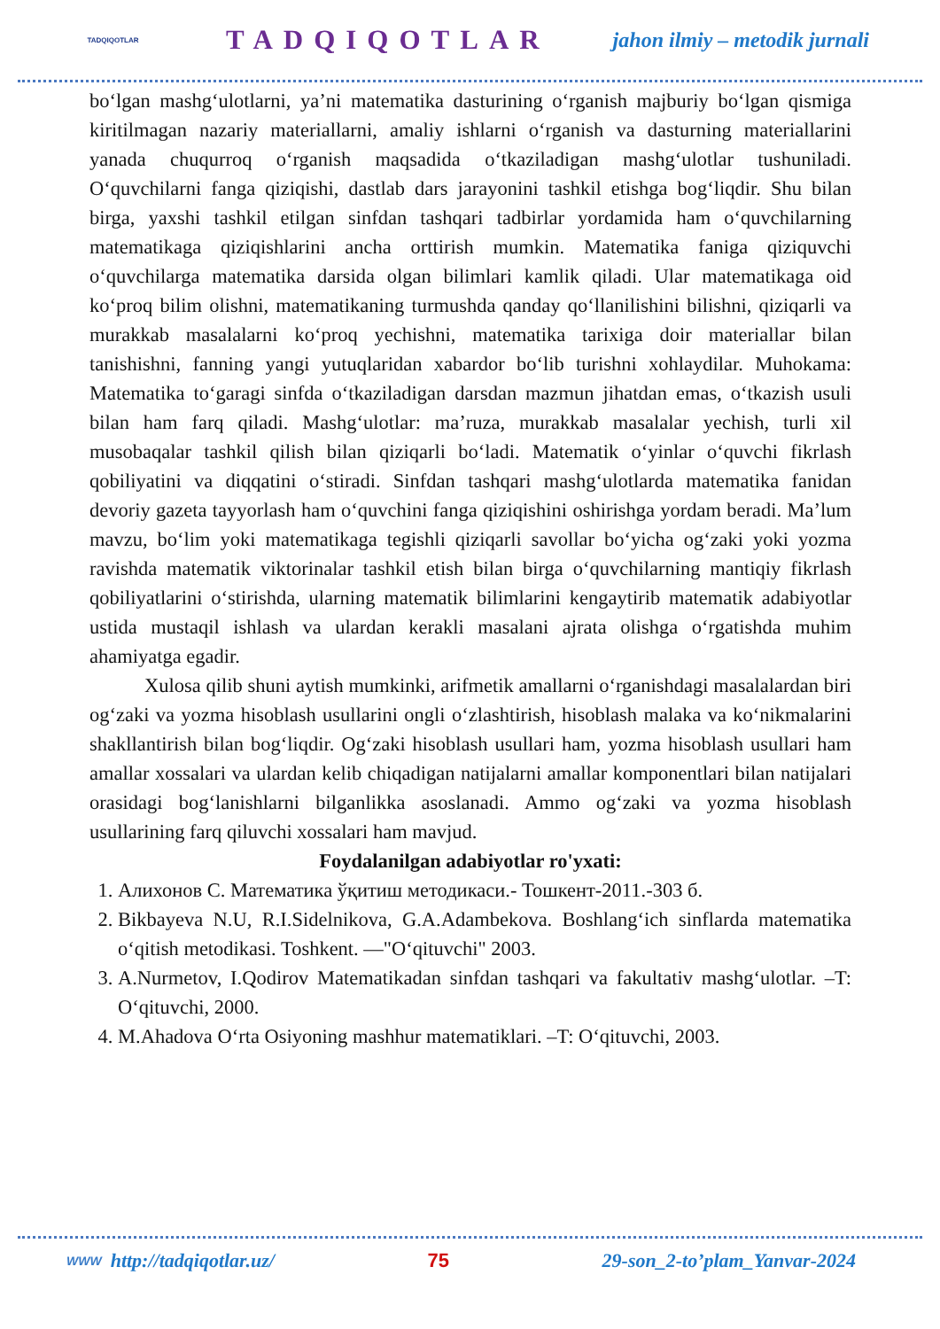TADQIQOTLAR
TADQIQOTLAR
jahon ilmiy – metodik jurnali
bo‘lgan mashg‘ulotlarni, ya’ni matematika dasturining o‘rganish majburiy bo‘lgan qismiga kiritilmagan nazariy materiallarni, amaliy ishlarni o‘rganish va dasturning materiallarini yanada chuqurroq o‘rganish maqsadida o‘tkaziladigan mashg‘ulotlar tushuniladi. O‘quvchilarni fanga qiziqishi, dastlab dars jarayonini tashkil etishga bog‘liqdir. Shu bilan birga, yaxshi tashkil etilgan sinfdan tashqari tadbirlar yordamida ham o‘quvchilarning matematikaga qiziqishlarini ancha orttirish mumkin. Matematika faniga qiziquvchi o‘quvchilarga matematika darsida olgan bilimlari kamlik qiladi. Ular matematikaga oid ko‘proq bilim olishni, matematikaning turmushda qanday qo‘llanilishini bilishni, qiziqarli va murakkab masalalarni ko‘proq yechishni, matematika tarixiga doir materiallar bilan tanishishni, fanning yangi yutuqlaridan xabardor bo‘lib turishni xohlaydilar. Muhokama: Matematika to‘garagi sinfda o‘tkaziladigan darsdan mazmun jihatdan emas, o‘tkazish usuli bilan ham farq qiladi. Mashg‘ulotlar: ma’ruza, murakkab masalalar yechish, turli xil musobaqalar tashkil qilish bilan qiziqarli bo‘ladi. Matematik o‘yinlar o‘quvchi fikrlash qobiliyatini va diqqatini o‘stiradi. Sinfdan tashqari mashg‘ulotlarda matematika fanidan devoriy gazeta tayyorlash ham o‘quvchini fanga qiziqishini oshirishga yordam beradi. Ma’lum mavzu, bo‘lim yoki matematikaga tegishli qiziqarli savollar bo‘yicha og‘zaki yoki yozma ravishda matematik viktorinalar tashkil etish bilan birga o‘quvchilarning mantiqiy fikrlash qobiliyatlarini o‘stirishda, ularning matematik bilimlarini kengaytirib matematik adabiyotlar ustida mustaqil ishlash va ulardan kerakli masalani ajrata olishga o‘rgatishda muhim ahamiyatga egadir.
Xulosa qilib shuni aytish mumkinki, arifmetik amallarni o‘rganishdagi masalalardan biri og‘zaki va yozma hisoblash usullarini ongli o‘zlashtirish, hisoblash malaka va ko‘nikmalarini shakllantirish bilan bog‘liqdir. Og‘zaki hisoblash usullari ham, yozma hisoblash usullari ham amallar xossalari va ulardan kelib chiqadigan natijalarni amallar komponentlari bilan natijalari orasidagi bog‘lanishlarni bilganlikka asoslanadi. Ammo og‘zaki va yozma hisoblash usullarining farq qiluvchi xossalari ham mavjud.
Foydalanilgan adabiyotlar ro'yxati:
1. Алихонов С. Математика ўқитиш методикаси.- Тошкент-2011.-303 б.
2. Bikbayeva N.U, R.I.Sidelnikova, G.A.Adambekova. Boshlang‘ich sinflarda matematika o‘qitish metodikasi. Toshkent. —"O‘qituvchi" 2003.
3. A.Nurmetov, I.Qodirov Matematikadan sinfdan tashqari va fakultativ mashg‘ulotlar. –T: O‘qituvchi, 2000.
4. M.Ahadova O‘rta Osiyoning mashhur matematiklari. –T: O‘qituvchi, 2003.
WWW http://tadqiqotlar.uz/ 75 29-son_2-to’plam_Yanvar-2024